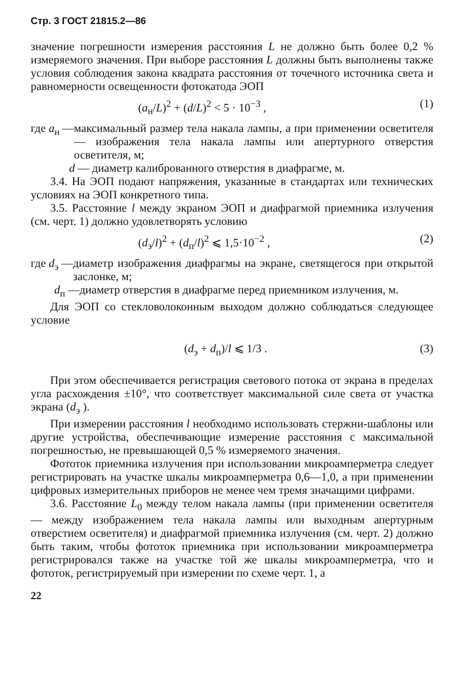Стр. 3 ГОСТ 21815.2—86
значение погрешности измерения расстояния L не должно быть более 0,2 % измеряемого значения. При выборе расстояния L должны быть выполнены также условия соблюдения закона квадрата расстояния от точечного источника света и равномерности освещенности фотокатода ЭОП
(a<sub>н</sub>/L)<sup>2</sup> + (d/L)<sup>2</sup> < 5 · 10<sup>−3</sup> , (1)
где a<sub>н</sub> — максимальный размер тела накала лампы, а при применении осветителя — изображения тела накала лампы или апертурного отверстия осветителя, м;
d — диаметр калиброванного отверстия в диафрагме, м.
3.4. На ЭОП подают напряжения, указанные в стандартах или технических условиях на ЭОП конкретного типа.
3.5. Расстояние l между экраном ЭОП и диафрагмой приемника излучения (см. черт. 1) должно удовлетворять условию
(d<sub>э</sub>/l)<sup>2</sup> + (d<sub>п</sub>/l)<sup>2</sup> ⩽ 1,5·10<sup>−2</sup> , (2)
где d<sub>э</sub> — диаметр изображения диафрагмы на экране, светящегося при открытой заслонке, м;
d<sub>п</sub> — диаметр отверстия в диафрагме перед приемником излучения, м.
Для ЭОП со стекловолоконным выходом должно соблюдаться следующее условие
(d<sub>э</sub> + d<sub>п</sub>)/l ⩽ 1/3 . (3)
При этом обеспечивается регистрация светового потока от экрана в пределах угла расхождения ±10°, что соответствует максимальной силе света от участка экрана (d<sub>э</sub> ).
При измерении расстояния l необходимо использовать стержни-шаблоны или другие устройства, обеспечивающие измерение расстояния с максимальной погрешностью, не превышающей 0,5 % измеряемого значения.
Фототок приемника излучения при использовании микроамперметра следует регистрировать на участке шкалы микроамперметра 0,6—1,0, а при применении цифровых измерительных приборов не менее чем тремя значащими цифрами.
3.6. Расстояние L<sub>0</sub> между телом накала лампы (при применении осветителя — между изображением тела накала лампы или выходным апертурным отверстием осветителя) и диафрагмой приемника излучения (см. черт. 2) должно быть таким, чтобы фототок приемника при использовании микроамперметра регистрировался также на участке той же шкалы микроамперметра, что и фототок, регистрируемый при измерении по схеме черт. 1, а
22